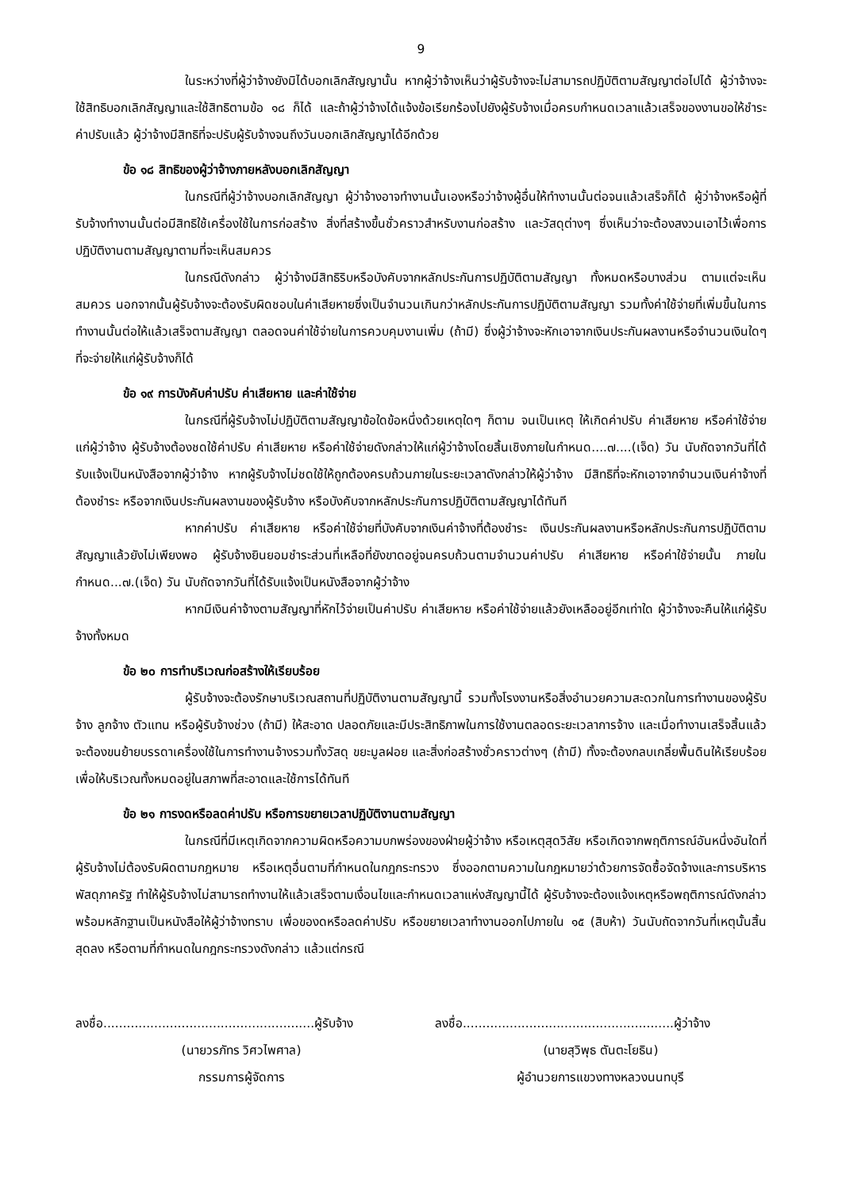9
ในระหว่างที่ผู้ว่าจ้างยังมิได้บอกเลิกสัญญานั้น หากผู้ว่าจ้างเห็นว่าผู้รับจ้างจะไม่สามารถปฏิบัติตามสัญญาต่อไปได้ ผู้ว่าจ้างจะใช้สิทธิบอกเลิกสัญญาและใช้สิทธิตามข้อ ๑๘ ก็ได้ และถ้าผู้ว่าจ้างได้แจ้งข้อเรียกร้องไปยังผู้รับจ้างเมื่อครบกำหนดเวลาแล้วเสร็จของงานขอให้ชำระค่าปรับแล้ว ผู้ว่าจ้างมีสิทธิที่จะปรับผู้รับจ้างจนถึงวันบอกเลิกสัญญาได้อีกด้วย
ข้อ ๑๘ สิทธิของผู้ว่าจ้างภายหลังบอกเลิกสัญญา
ในกรณีที่ผู้ว่าจ้างบอกเลิกสัญญา ผู้ว่าจ้างอาจทำงานนั้นเองหรือว่าจ้างผู้อื่นให้ทำงานนั้นต่อจนแล้วเสร็จก็ได้ ผู้ว่าจ้างหรือผู้ที่รับจ้างทำงานนั้นต่อมีสิทธิใช้เครื่องใช้ในการก่อสร้าง สิ่งที่สร้างขึ้นชั่วคราวสำหรับงานก่อสร้าง และวัสดุต่างๆ ซึ่งเห็นว่าจะต้องสงวนเอาไว้เพื่อการปฏิบัติงานตามสัญญาตามที่จะเห็นสมควร
ในกรณีดังกล่าว ผู้ว่าจ้างมีสิทธิริบหรือบังคับจากหลักประกันการปฏิบัติตามสัญญา ทั้งหมดหรือบางส่วน ตามแต่จะเห็นสมควร นอกจากนั้นผู้รับจ้างจะต้องรับผิดชอบในค่าเสียหายซึ่งเป็นจำนวนเกินกว่าหลักประกันการปฏิบัติตามสัญญา รวมทั้งค่าใช้จ่ายที่เพิ่มขึ้นในการทำงานนั้นต่อให้แล้วเสร็จตามสัญญา ตลอดจนค่าใช้จ่ายในการควบคุมงานเพิ่ม (ถ้ามี) ซึ่งผู้ว่าจ้างจะหักเอาจากเงินประกันผลงานหรือจำนวนเงินใดๆ ที่จะจ่ายให้แก่ผู้รับจ้างก็ได้
ข้อ ๑๙ การบังคับค่าปรับ ค่าเสียหาย และค่าใช้จ่าย
ในกรณีที่ผู้รับจ้างไม่ปฏิบัติตามสัญญาข้อใดข้อหนึ่งด้วยเหตุใดๆ ก็ตาม จนเป็นเหตุ ให้เกิดค่าปรับ ค่าเสียหาย หรือค่าใช้จ่ายแก่ผู้ว่าจ้าง ผู้รับจ้างต้องชดใช้ค่าปรับ ค่าเสียหาย หรือค่าใช้จ่ายดังกล่าวให้แก่ผู้ว่าจ้างโดยสิ้นเชิงภายในกำหนด....๗....(เจ็ด) วัน นับถัดจากวันที่ได้รับแจ้งเป็นหนังสือจากผู้ว่าจ้าง หากผู้รับจ้างไม่ชดใช้ให้ถูกต้องครบถ้วนภายในระยะเวลาดังกล่าวให้ผู้ว่าจ้าง มีสิทธิที่จะหักเอาจากจำนวนเงินค่าจ้างที่ต้องชำระ หรือจากเงินประกันผลงานของผู้รับจ้าง หรือบังคับจากหลักประกันการปฏิบัติตามสัญญาได้ทันที
หากค่าปรับ ค่าเสียหาย หรือค่าใช้จ่ายที่บังคับจากเงินค่าจ้างที่ต้องชำระ เงินประกันผลงานหรือหลักประกันการปฏิบัติตามสัญญาแล้วยังไม่เพียงพอ ผู้รับจ้างยินยอมชำระส่วนที่เหลือที่ยังขาดอยู่จนครบถ้วนตามจำนวนค่าปรับ ค่าเสียหาย หรือค่าใช้จ่ายนั้น ภายในกำหนด...๗.(เจ็ด) วัน นับถัดจากวันที่ได้รับแจ้งเป็นหนังสือจากผู้ว่าจ้าง
หากมีเงินค่าจ้างตามสัญญาที่หักไว้จ่ายเป็นค่าปรับ ค่าเสียหาย หรือค่าใช้จ่ายแล้วยังเหลืออยู่อีกเท่าใด ผู้ว่าจ้างจะคืนให้แก่ผู้รับจ้างทั้งหมด
ข้อ ๒๐ การทำบริเวณก่อสร้างให้เรียบร้อย
ผู้รับจ้างจะต้องรักษาบริเวณสถานที่ปฏิบัติงานตามสัญญานี้ รวมทั้งโรงงานหรือสิ่งอำนวยความสะดวกในการทำงานของผู้รับจ้าง ลูกจ้าง ตัวแทน หรือผู้รับจ้างช่วง (ถ้ามี) ให้สะอาด ปลอดภัยและมีประสิทธิภาพในการใช้งานตลอดระยะเวลาการจ้าง และเมื่อทำงานเสร็จสิ้นแล้วจะต้องขนย้ายบรรดาเครื่องใช้ในการทำงานจ้างรวมทั้งวัสดุ ขยะมูลฝอย และสิ่งก่อสร้างชั่วคราวต่างๆ (ถ้ามี) ทั้งจะต้องกลบเกลี่ยพื้นดินให้เรียบร้อยเพื่อให้บริเวณทั้งหมดอยู่ในสภาพที่สะอาดและใช้การได้ทันที
ข้อ ๒๑ การงดหรือลดค่าปรับ หรือการขยายเวลาปฏิบัติงานตามสัญญา
ในกรณีที่มีเหตุเกิดจากความผิดหรือความบกพร่องของฝ่ายผู้ว่าจ้าง หรือเหตุสุดวิสัย หรือเกิดจากพฤติการณ์อันหนึ่งอันใดที่ผู้รับจ้างไม่ต้องรับผิดตามกฎหมาย หรือเหตุอื่นตามที่กำหนดในกฎกระทรวง ซึ่งออกตามความในกฎหมายว่าด้วยการจัดซื้อจัดจ้างและการบริหารพัสดุภาครัฐ ทำให้ผู้รับจ้างไม่สามารถทำงานให้แล้วเสร็จตามเงื่อนไขและกำหนดเวลาแห่งสัญญานี้ได้ ผู้รับจ้างจะต้องแจ้งเหตุหรือพฤติการณ์ดังกล่าวพร้อมหลักฐานเป็นหนังสือให้ผู้ว่าจ้างทราบ เพื่อของดหรือลดค่าปรับ หรือขยายเวลาทำงานออกไปภายใน ๑๕ (สิบห้า) วันนับถัดจากวันที่เหตุนั้นสิ้นสุดลง หรือตามที่กำหนดในกฎกระทรวงดังกล่าว แล้วแต่กรณี
ลงชื่อ......................................................ผู้รับจ้าง
(นายวรภัทร วิศวไพศาล)
กรรมการผู้จัดการ
ลงชื่อ......................................................ผู้ว่าจ้าง
(นายสุวิพุธ ตันตะโยธิน)
ผู้อำนวยการแขวงทางหลวงนนทบุรี